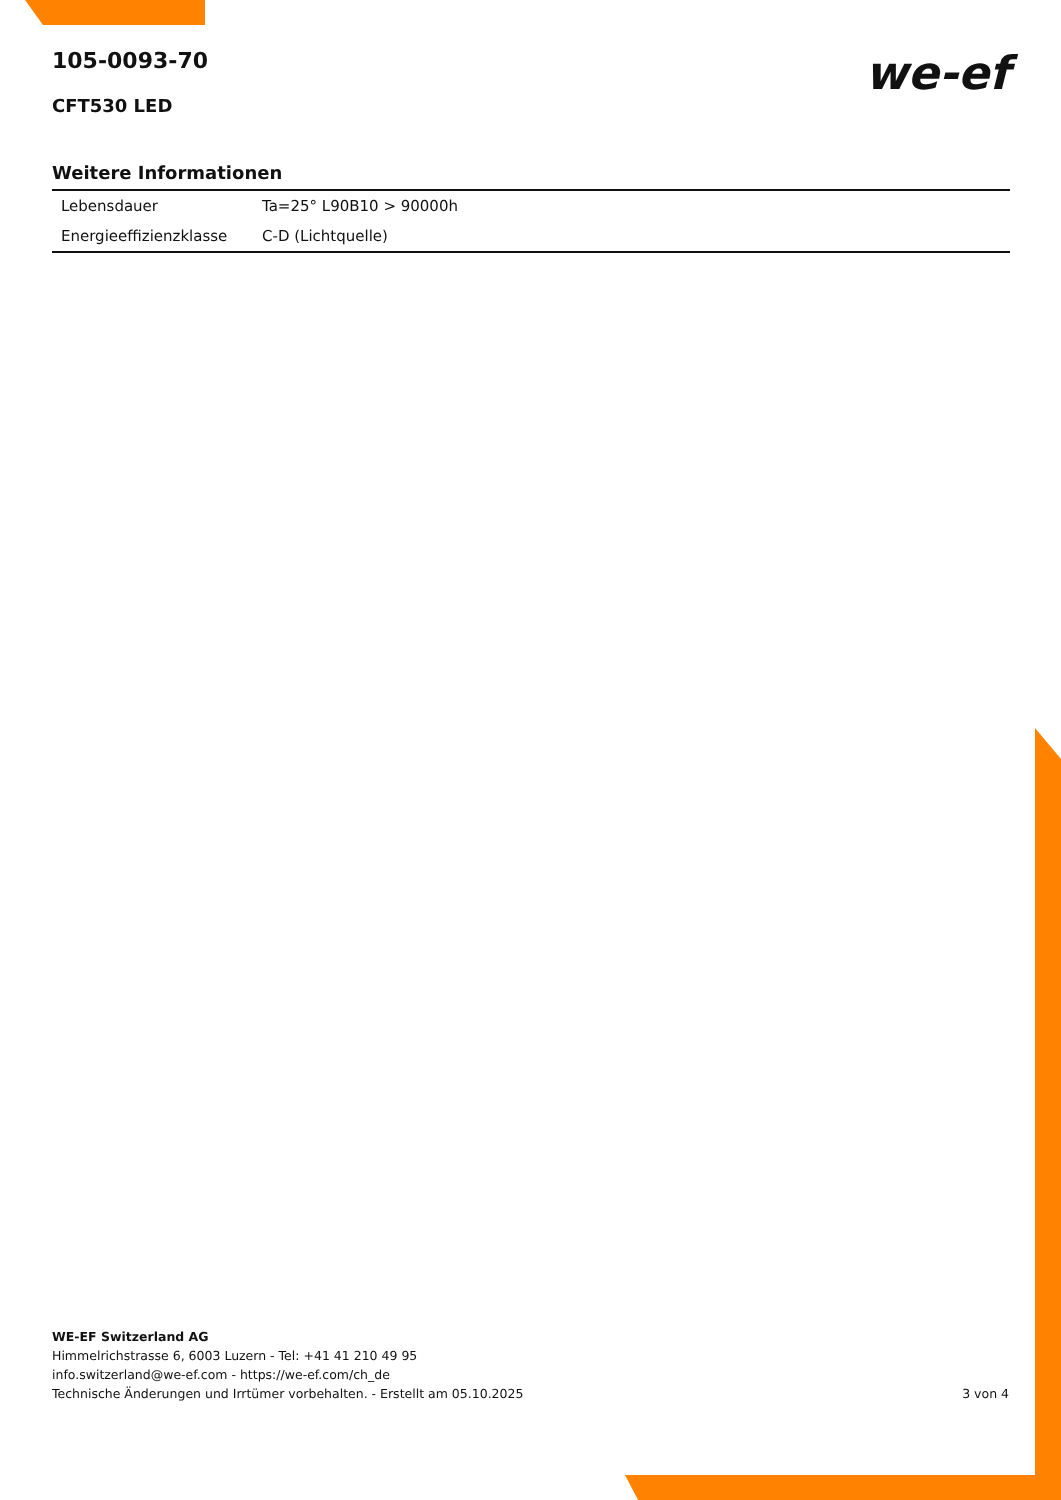105-0093-70
CFT530 LED
we-ef
Weitere Informationen
| Lebensdauer | Ta=25° L90B10 > 90000h |
| Energieeffizienzklasse | C-D (Lichtquelle) |
WE-EF Switzerland AG
Himmelrichstrasse 6, 6003 Luzern - Tel: +41 41 210 49 95
info.switzerland@we-ef.com - https://we-ef.com/ch_de
Technische Änderungen und Irrtümer vorbehalten. - Erstellt am 05.10.2025 3 von 4